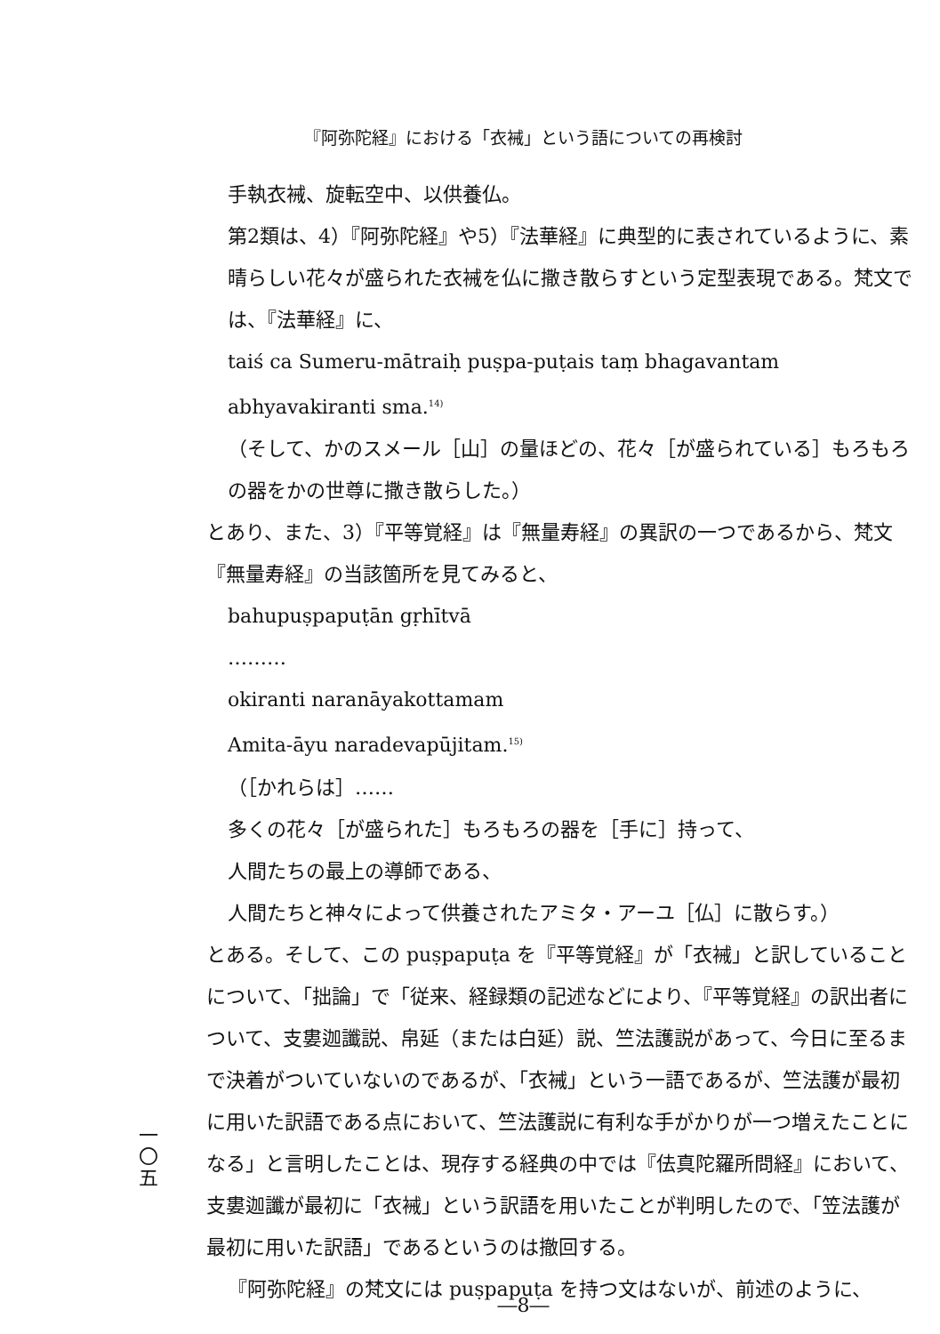『阿弥陀経』における「衣裓」という語についての再検討
手執衣裓、旋転空中、以供養仏。
第2類は、4）『阿弥陀経』や5）『法華経』に典型的に表されているように、素晴らしい花々が盛られた衣裓を仏に撒き散らすという定型表現である。梵文では、『法華経』に、
taiś ca Sumeru-mātraiḥ puṣpa-puṭais taṃ bhagavantam abhyavakiranti sma.<sup>14)</sup>
（そして、かのスメール［山］の量ほどの、花々［が盛られている］もろもろの器をかの世尊に撒き散らした。）
とあり、また、3）『平等覚経』は『無量寿経』の異訳の一つであるから、梵文『無量寿経』の当該箇所を見てみると、
bahupuṣpapuṭān gṛhītvā
………
okiranti naranāyakottamam
Amita-āyu naradevapūjitam.<sup>15)</sup>
（［かれらは］……
多くの花々［が盛られた］もろもろの器を［手に］持って、
人間たちの最上の導師である、
人間たちと神々によって供養されたアミタ・アーユ［仏］に散らす。）
とある。そして、この puṣpapuṭa を『平等覚経』が「衣裓」と訳していることについて、「拙論」で「従来、経録類の記述などにより、『平等覚経』の訳出者について、支婁迦讖説、帛延（または白延）説、竺法護説があって、今日に至るまで決着がついていないのであるが、「衣裓」という一語であるが、竺法護が最初に用いた訳語である点において、竺法護説に有利な手がかりが一つ増えたことになる」と言明したことは、現存する経典の中では『佉真陀羅所問経』において、支婁迦讖が最初に「衣裓」という訳語を用いたことが判明したので、「笠法護が最初に用いた訳語」であるというのは撤回する。
『阿弥陀経』の梵文には puṣpapuṭa を持つ文はないが、前述のように、
一
〇
五
―8―